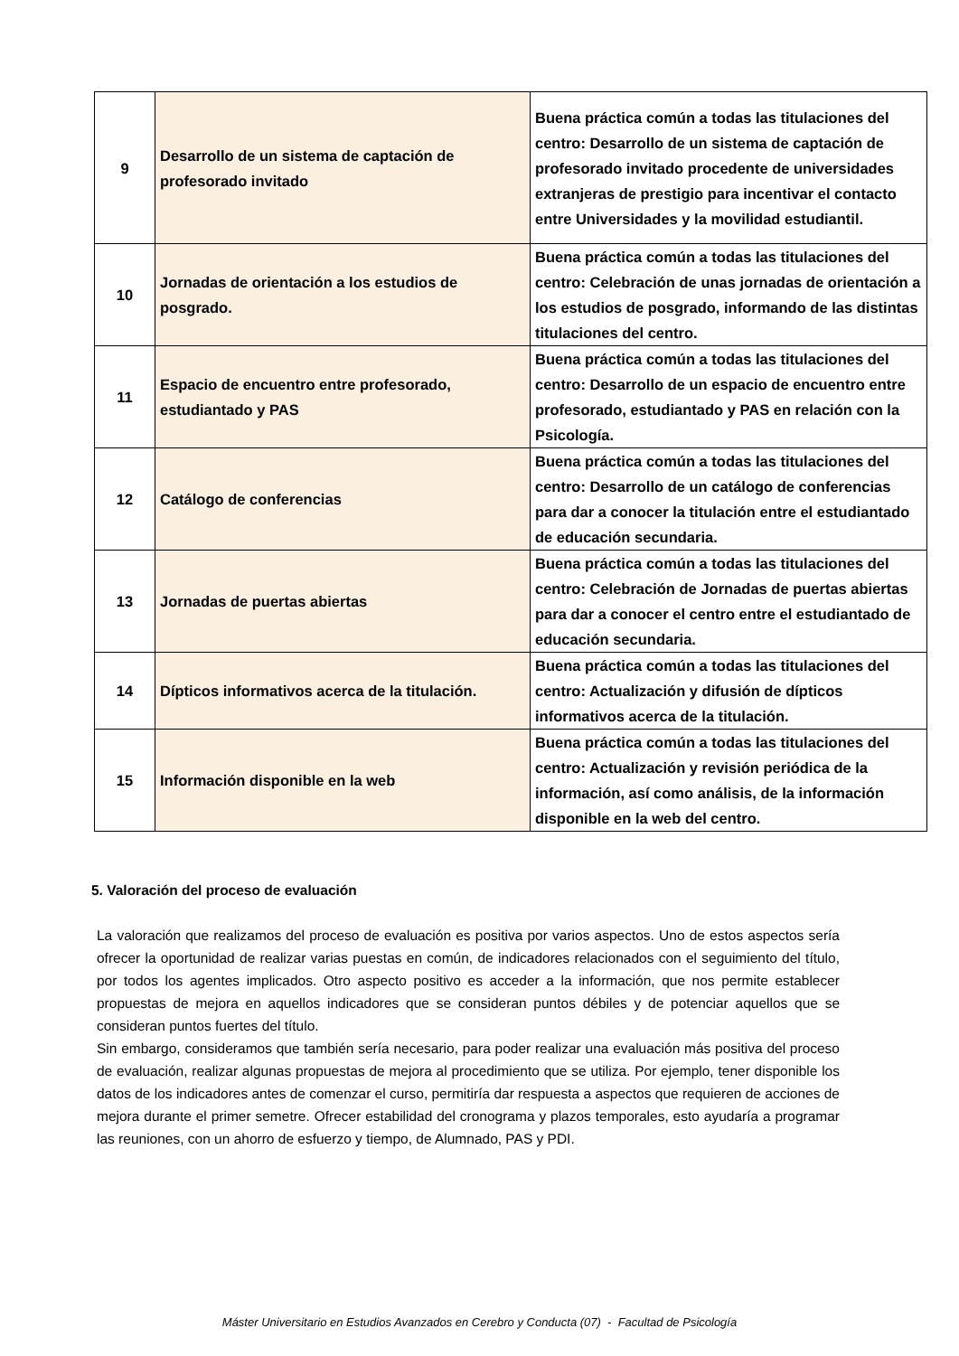| 9 | Desarrollo de un sistema de captación de profesorado invitado | Buena práctica común a todas las titulaciones del centro: Desarrollo de un sistema de captación de profesorado invitado procedente de universidades extranjeras de prestigio para incentivar el contacto entre Universidades y la movilidad estudiantil. |
| 10 | Jornadas de orientación a los estudios de posgrado. | Buena práctica común a todas las titulaciones del centro: Celebración de unas jornadas de orientación a los estudios de posgrado, informando de las distintas titulaciones del centro. |
| 11 | Espacio de encuentro entre profesorado, estudiantado y PAS | Buena práctica común a todas las titulaciones del centro: Desarrollo de un espacio de encuentro entre profesorado, estudiantado y PAS en relación con la Psicología. |
| 12 | Catálogo de conferencias | Buena práctica común a todas las titulaciones del centro: Desarrollo de un catálogo de conferencias para dar a conocer la titulación entre el estudiantado de educación secundaria. |
| 13 | Jornadas de puertas abiertas | Buena práctica común a todas las titulaciones del centro: Celebración de Jornadas de puertas abiertas para dar a conocer el centro entre el estudiantado de educación secundaria. |
| 14 | Dípticos informativos acerca de la titulación. | Buena práctica común a todas las titulaciones del centro: Actualización y difusión de dípticos informativos acerca de la titulación. |
| 15 | Información disponible en la web | Buena práctica común a todas las titulaciones del centro: Actualización y revisión periódica de la información, así como análisis, de la información disponible en la web del centro. |
5. Valoración del proceso de evaluación
La valoración que realizamos del proceso de evaluación es positiva por varios aspectos. Uno de estos aspectos sería ofrecer la oportunidad de realizar varias puestas en común, de indicadores relacionados con el seguimiento del título, por todos los agentes implicados. Otro aspecto positivo es acceder a la información, que nos permite establecer propuestas de mejora en aquellos indicadores que se consideran puntos débiles y de potenciar aquellos que se consideran puntos fuertes del título.
Sin embargo, consideramos que también sería necesario, para poder realizar una evaluación más positiva del proceso de evaluación, realizar algunas propuestas de mejora al procedimiento que se utiliza. Por ejemplo, tener disponible los datos de los indicadores antes de comenzar el curso, permitiría dar respuesta a aspectos que requieren de acciones de mejora durante el primer semetre. Ofrecer estabilidad del cronograma y plazos temporales, esto ayudaría a programar las reuniones, con un ahorro de esfuerzo y tiempo, de Alumnado, PAS y PDI.
Máster Universitario en Estudios Avanzados en Cerebro y Conducta (07) - Facultad de Psicología